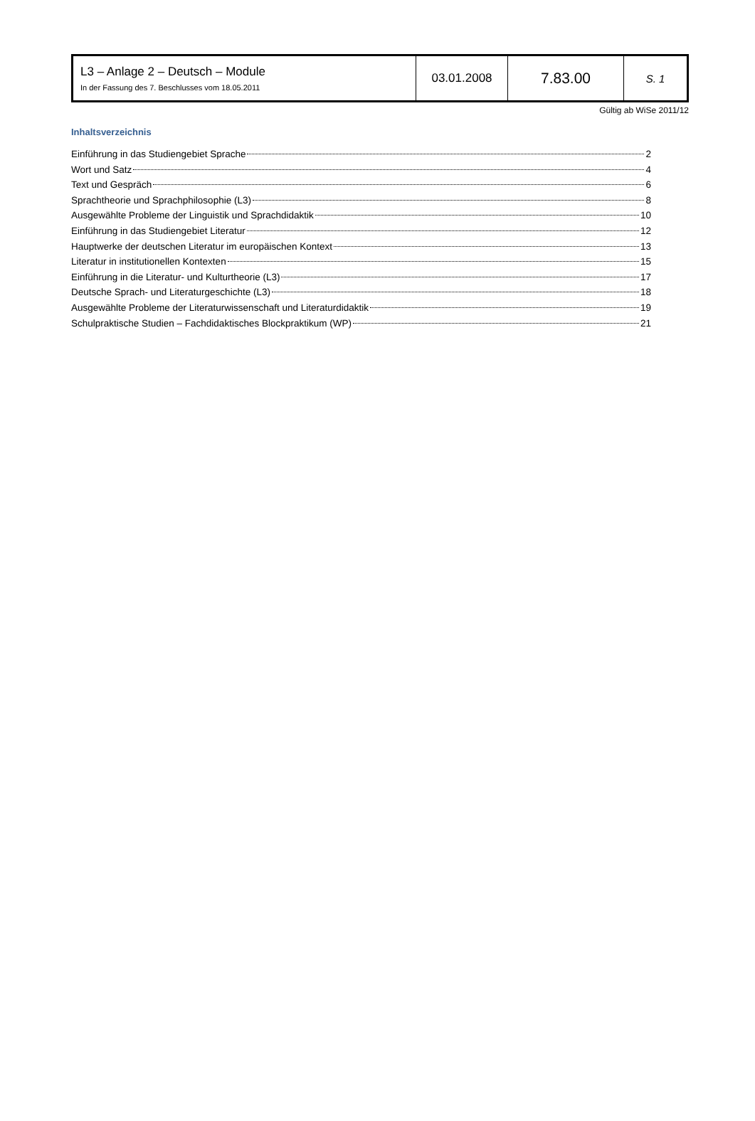| L3 – Anlage 2 – Deutsch – Module In der Fassung des 7. Beschlusses vom 18.05.2011 | 03.01.2008 | 7.83.00 | S. 1 |
Gültig ab WiSe 2011/12
Inhaltsverzeichnis
Einführung in das Studiengebiet Sprache 2
Wort und Satz 4
Text und Gespräch 6
Sprachtheorie und Sprachphilosophie (L3) 8
Ausgewählte Probleme der Linguistik und Sprachdidaktik 10
Einführung in das Studiengebiet Literatur 12
Hauptwerke der deutschen Literatur im europäischen Kontext 13
Literatur in institutionellen Kontexten 15
Einführung in die Literatur- und Kulturtheorie (L3) 17
Deutsche Sprach- und Literaturgeschichte (L3) 18
Ausgewählte Probleme der Literaturwissenschaft und Literaturdidaktik 19
Schulpraktische Studien – Fachdidaktisches Blockpraktikum (WP) 21